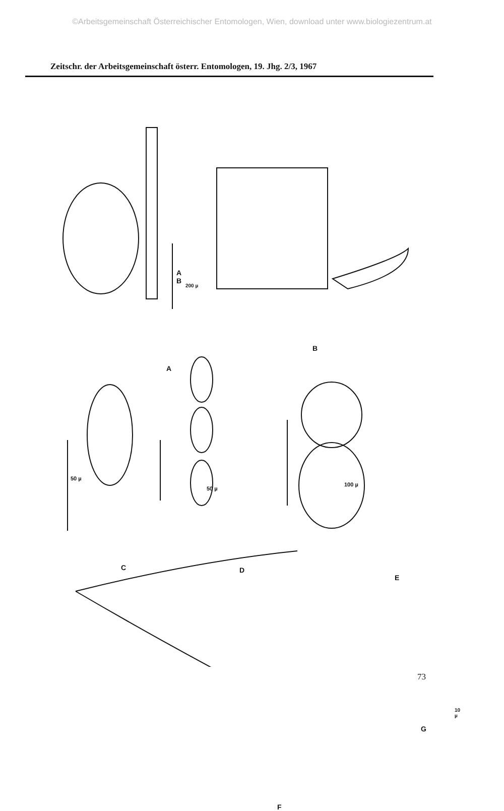©Arbeitsgemeinschaft Österreichischer Entomologen, Wien, download unter www.biologiezentrum.at
Zeitschr. der Arbeitsgemeinschaft österr. Entomologen, 19. Jhg. 2/3, 1967
A
A
B
200 µ
B
50 µ
C
50 µ
D
100 µ
E
10 µ
G
F
73